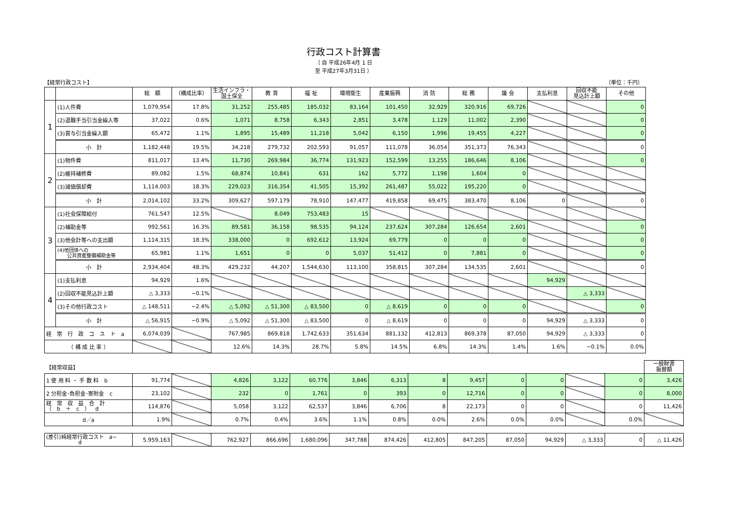行政コスト計算書
（ 自 平成26年4月 1 日
至 平成27年3月31日 ）
【経常行政コスト】 （単位：千円）
| | | 総 額 | （構成比率） | 生活インフラ・ 国土保全 | 教 育 | 福 祉 | 環境衛生 | 産業振興 | 消 防 | 総 務 | 議 会 | 支払利息 | 回収不能 見込計上額 | その他 |
| --- | --- | --- | --- | --- | --- | --- | --- | --- | --- | --- | --- | --- | --- | --- |
| 1 | (1)人件費 | 1,079,954 | 17.8% | 31,252 | 255,485 | 185,032 | 83,164 | 101,450 | 32,929 | 320,916 | 69,726 | | | 0 |
| | (2)退職手当引当金繰入等 | 37,022 | 0.6% | 1,071 | 8,758 | 6,343 | 2,851 | 3,478 | 1,129 | 11,002 | 2,390 | | | 0 |
| | (3)賞与引当金繰入額 | 65,472 | 1.1% | 1,895 | 15,489 | 11,218 | 5,042 | 6,150 | 1,996 | 19,455 | 4,227 | | | 0 |
| | 小 計 | 1,182,448 | 19.5% | 34,218 | 279,732 | 202,593 | 91,057 | 111,078 | 36,054 | 351,373 | 76,343 | | | 0 |
| 2 | (1)物件費 | 811,017 | 13.4% | 11,730 | 269,984 | 36,774 | 131,923 | 152,599 | 13,255 | 186,646 | 8,106 | | | 0 |
| | (2)維持補修費 | 89,082 | 1.5% | 68,874 | 10,841 | 631 | 162 | 5,772 | 1,198 | 1,604 | 0 | | | |
| | (3)減価償却費 | 1,114,003 | 18.3% | 229,023 | 316,354 | 41,505 | 15,392 | 261,487 | 55,022 | 195,220 | 0 | | | |
| | 小 計 | 2,014,102 | 33.2% | 309,627 | 597,179 | 78,910 | 147,477 | 419,858 | 69,475 | 383,470 | 8,106 | 0 | | 0 |
| 3 | (1)社会保障給付 | 761,547 | 12.5% | | 8,049 | 753,483 | 15 | | | | | | | |
| | (2)補助金等 | 992,561 | 16.3% | 89,581 | 36,158 | 98,535 | 94,124 | 237,624 | 307,284 | 126,654 | 2,601 | | | 0 |
| | (3)他会計等への支出額 | 1,114,315 | 18.3% | 338,000 | 0 | 692,612 | 13,924 | 69,779 | 0 | 0 | 0 | | | 0 |
| | (4)他団体への 公共資産整備補助金等 | 65,981 | 1.1% | 1,651 | 0 | 0 | 5,037 | 51,412 | 0 | 7,881 | 0 | | | 0 |
| | 小 計 | 2,934,404 | 48.3% | 429,232 | 44,207 | 1,544,630 | 113,100 | 358,815 | 307,284 | 134,535 | 2,601 | | | 0 |
| 4 | (1)支払利息 | 94,929 | 1.6% | | | | | | | | | 94,929 | | |
| | (2)回収不能見込計上額 | △ 3,333 | −0.1% | | | | | | | | | | △ 3,333 | |
| | (3)その他行政コスト | △ 148,511 | −2.4% | △ 5,092 | △ 51,300 | △ 83,500 | 0 | △ 8,619 | 0 | 0 | 0 | | | 0 |
| | 小 計 | △ 56,915 | −0.9% | △ 5,092 | △ 51,300 | △ 83,500 | 0 | △ 8,619 | 0 | 0 | 0 | 94,929 | △ 3,333 | 0 |
| 経 常 行 政 コ ス ト a | | 6,074,039 | | 767,985 | 869,818 | 1,742,633 | 351,634 | 881,132 | 412,813 | 869,378 | 87,050 | 94,929 | △ 3,333 | 0 |
| （ 構 成 比 率 ） | | | | 12.6% | 14.3% | 28.7% | 5.8% | 14.5% | 6.8% | 14.3% | 1.4% | 1.6% | −0.1% | 0.0% |
| 【経常収益】 | | | | | | | | | | | | | | 一般財源 振替額 |
| 1 使 用 料 ・ 手 数 料 b | 91,774 | | 4,826 | 3,122 | 60,776 | 3,846 | 6,313 | 8 | 9,457 | 0 | 0 | | 0 | 3,426 |
| 2 分担金･負担金･寄附金 c | 23,102 | | 232 | 0 | 1,761 | 0 | 393 | 0 | 12,716 | 0 | 0 | | 0 | 8,000 |
| 経 常 収 益 合 計 （ b ＋ c ） d | 114,876 | | 5,058 | 3,122 | 62,537 | 3,846 | 6,706 | 8 | 22,173 | 0 | 0 | | 0 | 11,426 |
| d／a | 1.9% | | 0.7% | 0.4% | 3.6% | 1.1% | 0.8% | 0.0% | 2.6% | 0.0% | 0.0% | | 0.0% | |
| (差引)純経常行政コスト a− d | 5,959,163 | | 762,927 | 866,696 | 1,680,096 | 347,788 | 874,426 | 412,805 | 847,205 | 87,050 | 94,929 | △ 3,333 | 0 | △ 11,426 |